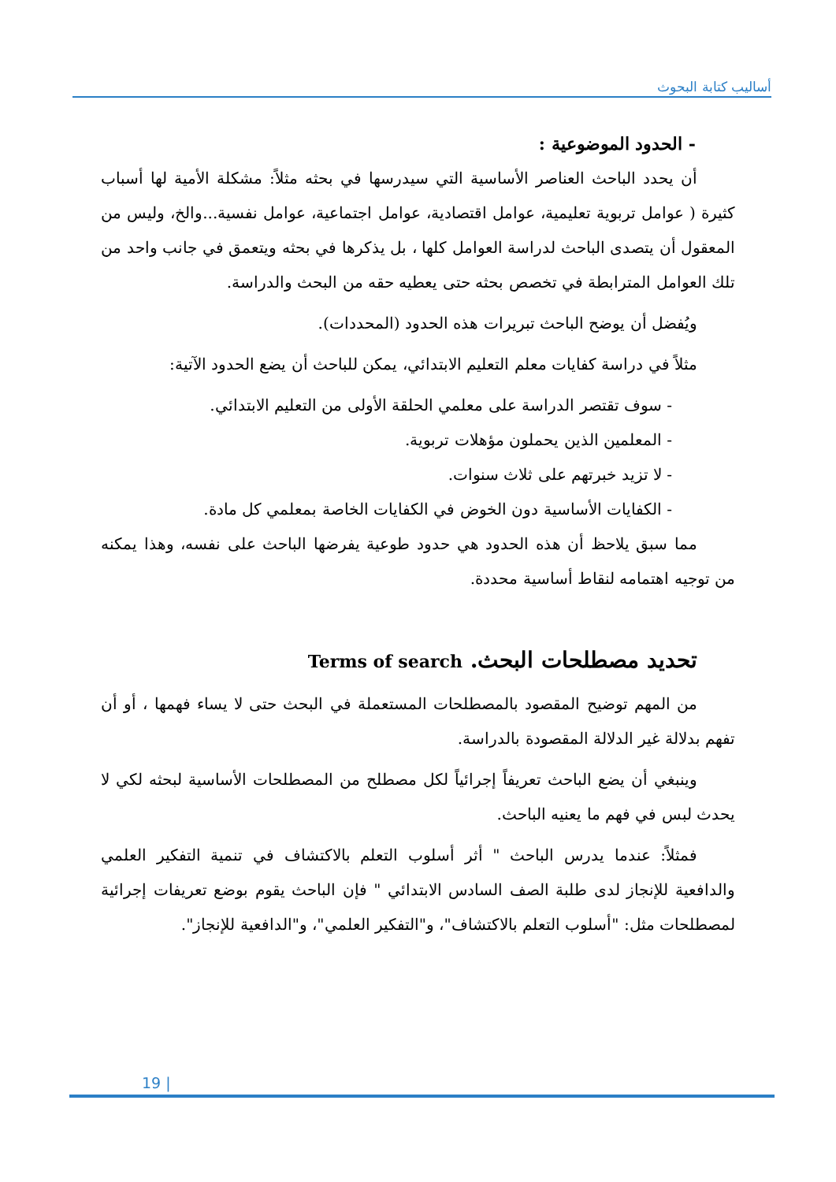أساليب كتابة البحوث
- الحدود الموضوعية :
أن يحدد الباحث العناصر الأساسية التي سيدرسها في بحثه مثلاً: مشكلة الأمية لها أسباب كثيرة ( عوامل تربوية تعليمية، عوامل اقتصادية، عوامل اجتماعية، عوامل نفسية...والخ، وليس من المعقول أن يتصدى الباحث لدراسة العوامل كلها ، بل يذكرها في بحثه ويتعمق في جانب واحد من تلك العوامل المترابطة في تخصص بحثه حتى يعطيه حقه من البحث والدراسة.
ويُفضل أن يوضح الباحث تبريرات هذه الحدود (المحددات).
مثلاً في دراسة كفايات معلم التعليم الابتدائي، يمكن للباحث أن يضع الحدود الآتية:
- سوف تقتصر الدراسة على معلمي الحلقة الأولى من التعليم الابتدائي.
- المعلمين الذين يحملون مؤهلات تربوية.
- لا تزيد خبرتهم على ثلاث سنوات.
- الكفايات الأساسية دون الخوض في الكفايات الخاصة بمعلمي كل مادة.
مما سبق يلاحظ أن هذه الحدود هي حدود طوعية يفرضها الباحث على نفسه، وهذا يمكنه من توجيه اهتمامه لنقاط أساسية محددة.
تحديد مصطلحات البحث. Terms of search
من المهم توضيح المقصود بالمصطلحات المستعملة في البحث حتى لا يساء فهمها ، أو أن تفهم بدلالة غير الدلالة المقصودة بالدراسة.
وينبغي أن يضع الباحث تعريفاً إجرائياً لكل مصطلح من المصطلحات الأساسية لبحثه لكي لا يحدث لبس في فهم ما يعنيه الباحث.
فمثلاً: عندما يدرس الباحث " أثر أسلوب التعلم بالاكتشاف في تنمية التفكير العلمي والدافعية للإنجاز لدى طلبة الصف السادس الابتدائي " فإن الباحث يقوم بوضع تعريفات إجرائية لمصطلحات مثل: "أسلوب التعلم بالاكتشاف"، و"التفكير العلمي"، و"الدافعية للإنجاز".
19 |